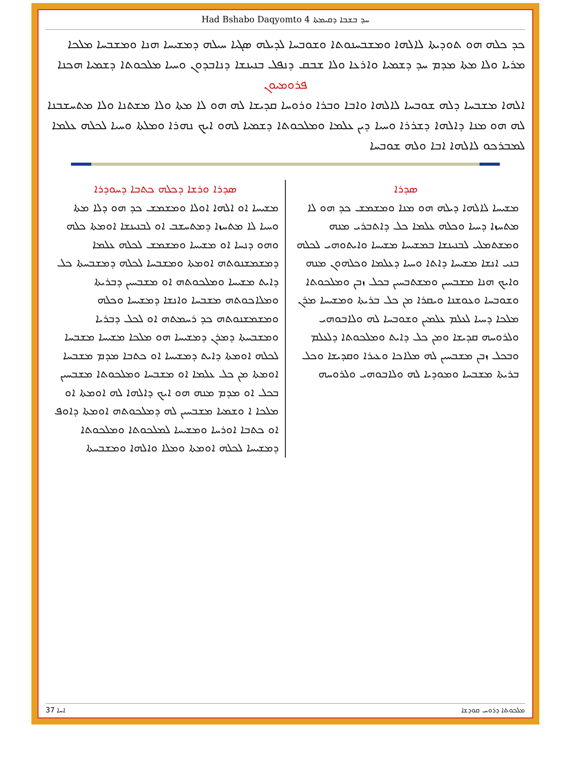Had Bshabo Daqyomto 4 ܚܕ ܒܫܒܐ ܕܩܝܡܬܐ
ܟܕ ܟܠܗ ܗܘ ܬܘܕܝܬܐ ܠܐܠܗܐ ܘܡܫܒܚܢܘܬܐ ܘܫܘܒܚܐ ܠܕܝܠܗ ܣܓܝܐ ܚܝܠܗ ܕܡܫܝܚܐ ܗܢܐ ܘܡܫܒܚܐ ܡܠܟܐ ܡܪܝܐ ܘܠܐ ܡܬܐ ܡܕܡ ܚܕ ܕܫܡܝܐ ܘܐܪܥܐ ܘܠܐ ܫܒܩ ܕܢܦܠ ܒܢܝܢܫܐ ܕܢܐܒܕܘܢ ܘܚܝܐ ܡܠܟܘܬܐ ܕܫܡܝܐ ܗܟܢܐ
ܦܪܘܡܝܘܢ
ܐܠܗܐ ܡܫܒܚܐ ܕܠܗ ܫܘܒܚܐ ܠܐܠܗܐ ܘܐܒܐ ܘܒܪܐ ܘܪܘܚܐ ܩܕܝܫܐ ܠܗ ܗܘ ܠܐ ܡܬܐ ܘܠܐ ܡܫܬܢܐ ܘܠܐ ܡܬܚܫܒܢܐ ܠܗ ܗܘ ܡܢܐ ܕܐܠܗܐ ܕܫܪܪܐ ܘܚܝܐ ܕܝܢ ܥܠܡܐ ܘܡܠܟܘܬܐ ܕܫܡܝܐ ܠܗܘ ܐܝܟ ܢܗܪܐ ܘܡܠܬܐ ܘܚܝܐ ܠܟܠܗ ܥܠܡܐ ܠܡܒܪܟܘ ܠܐܠܗܐ ܐܒܐ ܘܠܗ ܫܘܒܚܐ
ܣܕܪܐ
ܡܫܝܚܐ ܠܐܠܗܐ ܕܝܠܗ ܗܘ ܡܢܐ ܘܡܫܡܫ ܟܕ ܗܘ ܠܐ ܡܬܚܙܐ ܕܚܝܐ ܘܟܠܗ ܥܠܡܐ ܟܠ ܕܐܬܒܪܝ ܡܢܗ ܘܡܫܬܡܠܝ ܠܒܢܝܢܫܐ ܒܡܫܝܚܐ ܡܫܝܚܐ ܘܐܝܬܘܗܝ ܠܟܠܗ ܒܢܝ ܐܢܫܐ ܡܫܝܚܐ ܕܐܬܐ ܘܚܝܐ ܕܥܠܡܐ ܘܟܠܗܘܢ ܡܢܗ ܘܐܝܟ ܗܢܐ ܡܫܒܚܝܢ ܘܡܫܬܒܚܝܢ ܒܟܠ ܙܒܢ ܘܡܠܟܘܬܐ ܘܫܘܒܚܐ ܘܥܘܫܢܐ ܘܝܩܪܐ ܡܢ ܟܠ ܒܪܝܬܐ ܘܡܫܝܚܐ ܡܪܢ ܡܠܟܐ ܕܚܝܐ ܠܥܠܡ ܥܠܡܝܢ ܘܫܘܒܚܐ ܠܗ ܘܠܐܒܘܗܝ ܘܠܪܘܚܗ ܩܕܝܫܐ ܘܡܢ ܟܠ ܕܐܝܬ ܘܡܠܟܘܬܐ ܕܠܥܠܡ ܘܒܟܠ ܙܒܢ ܡܫܒܚܝܢ ܠܗ ܡܠܐܟܐ ܘܥܝܪܐ ܘܩܕܝܫܐ ܘܟܠ ܒܪܝܬܐ ܡܫܒܚܐ ܘܡܘܕܝܐ ܠܗ ܘܠܐܒܘܗܝ ܘܠܪܘܚܗ
ܣܕܪܐ ܘܪܫܐ ܕܟܠܗ ܟܬܒܐ ܕܚܘܕܪܐ
ܡܫܝܚܐ ܐܘ ܐܠܗܐ ܐܘܠܐ ܘܡܫܡܫ ܟܕ ܗܘ ܕܠܐ ܡܬܐ ܘܚܝܐ ܠܐ ܡܬܚܙܐ ܕܡܬܚܫܒ ܐܘ ܠܒܢܝܢܫܐ ܐܘܡܬܐ ܟܠܗ ܘܗܘ ܕܢܚܐ ܐܘ ܡܫܝܚܐ ܘܡܫܡܫ ܠܟܠܗ ܥܠܡܐ ܕܡܫܡܫܢܘܬܗ ܐܘܡܬܐ ܘܡܫܒܚܐ ܠܟܠܗ ܕܡܫܒܚܬܐ ܟܠ ܕܐܝܬ ܡܫܝܚܐ ܘܡܠܟܘܬܗ ܐܘ ܡܫܒܚܝܢ ܕܒܪܝܬܐ ܘܡܠܐܟܘܬܗ ܡܫܒܚܐ ܘܐܢܫܐ ܕܡܫܝܚܐ ܘܟܠܗ ܘܡܫܡܫܢܘܬܗ ܟܕ ܪܚܡܬܗ ܐܘ ܠܟܠ ܕܒܪܝܐ ܘܡܫܒܚܬܐ ܕܡܪܢ ܕܡܫܝܚܐ ܗܘ ܡܠܟܐ ܡܫܝܚܐ ܡܫܒܚܐ ܠܟܠܗ ܐܘܡܬܐ ܕܐܝܬ ܕܡܫܝܚܐ ܐܘ ܟܬܒܐ ܡܕܡ ܡܫܒܚܐ ܐܘܡܬܐ ܡܢ ܟܠ ܥܠܡܐ ܐܘ ܡܫܒܚܐ ܘܡܠܟܘܬܐ ܡܫܒܚܝܢ ܒܟܠ ܐܘ ܡܕܡ ܡܢܗ ܗܘ ܐܝܟ ܕܐܠܗܐ ܠܗ ܐܘܡܬܐ ܐܘ ܡܠܟܐ ܐ ܘܫܡܝܐ ܡܫܒܚܝܢ ܠܗ ܕܡܠܟܘܬܗ ܐܘܡܬܐ ܕܐܘܦ ܐܘ ܟܬܒܐ ܐܘܪܚܐ ܘܡܫܝܚܐ ܠܡܠܟܘܬܐ ܘܡܠܟܘܬܐ ܕܡܫܝܚܐ ܠܟܠܗ ܐܘܡܬܐ ܘܡܠܐ ܘܐܠܗܐ ܘܡܫܒܚܬܐ
ܐܚܐ 37 ܡܠܟܘܬܐ ܕܪܘܚ ܩܘܕܫܐ